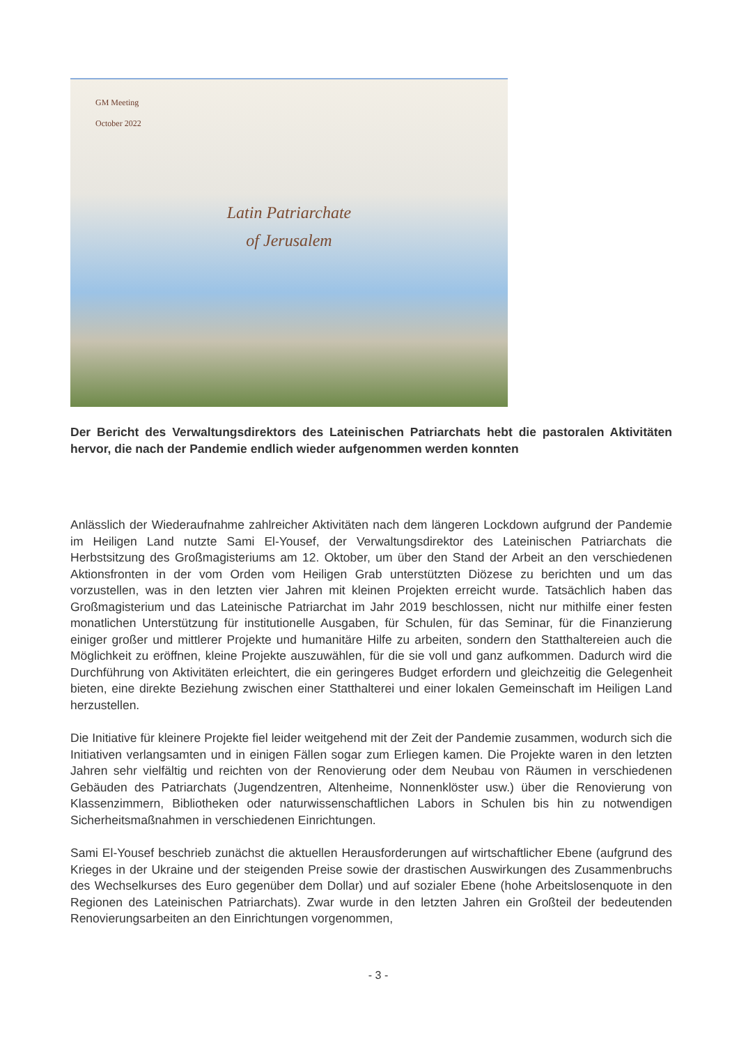GM Meeting
October 2022
Latin Patriarchate
of Jerusalem
Der Bericht des Verwaltungsdirektors des Lateinischen Patriarchats hebt die pastoralen Aktivitäten hervor, die nach der Pandemie endlich wieder aufgenommen werden konnten
Anlässlich der Wiederaufnahme zahlreicher Aktivitäten nach dem längeren Lockdown aufgrund der Pandemie im Heiligen Land nutzte Sami El-Yousef, der Verwaltungsdirektor des Lateinischen Patriarchats die Herbstsitzung des Großmagisteriums am 12. Oktober, um über den Stand der Arbeit an den verschiedenen Aktionsfronten in der vom Orden vom Heiligen Grab unterstützten Diözese zu berichten und um das vorzustellen, was in den letzten vier Jahren mit kleinen Projekten erreicht wurde. Tatsächlich haben das Großmagisterium und das Lateinische Patriarchat im Jahr 2019 beschlossen, nicht nur mithilfe einer festen monatlichen Unterstützung für institutionelle Ausgaben, für Schulen, für das Seminar, für die Finanzierung einiger großer und mittlerer Projekte und humanitäre Hilfe zu arbeiten, sondern den Statthaltereien auch die Möglichkeit zu eröffnen, kleine Projekte auszuwählen, für die sie voll und ganz aufkommen. Dadurch wird die Durchführung von Aktivitäten erleichtert, die ein geringeres Budget erfordern und gleichzeitig die Gelegenheit bieten, eine direkte Beziehung zwischen einer Statthalterei und einer lokalen Gemeinschaft im Heiligen Land herzustellen.
Die Initiative für kleinere Projekte fiel leider weitgehend mit der Zeit der Pandemie zusammen, wodurch sich die Initiativen verlangsamten und in einigen Fällen sogar zum Erliegen kamen. Die Projekte waren in den letzten Jahren sehr vielfältig und reichten von der Renovierung oder dem Neubau von Räumen in verschiedenen Gebäuden des Patriarchats (Jugendzentren, Altenheime, Nonnenklöster usw.) über die Renovierung von Klassenzimmern, Bibliotheken oder naturwissenschaftlichen Labors in Schulen bis hin zu notwendigen Sicherheitsmaßnahmen in verschiedenen Einrichtungen.
Sami El-Yousef beschrieb zunächst die aktuellen Herausforderungen auf wirtschaftlicher Ebene (aufgrund des Krieges in der Ukraine und der steigenden Preise sowie der drastischen Auswirkungen des Zusammenbruchs des Wechselkurses des Euro gegenüber dem Dollar) und auf sozialer Ebene (hohe Arbeitslosenquote in den Regionen des Lateinischen Patriarchats). Zwar wurde in den letzten Jahren ein Großteil der bedeutenden Renovierungsarbeiten an den Einrichtungen vorgenommen,
- 3 -